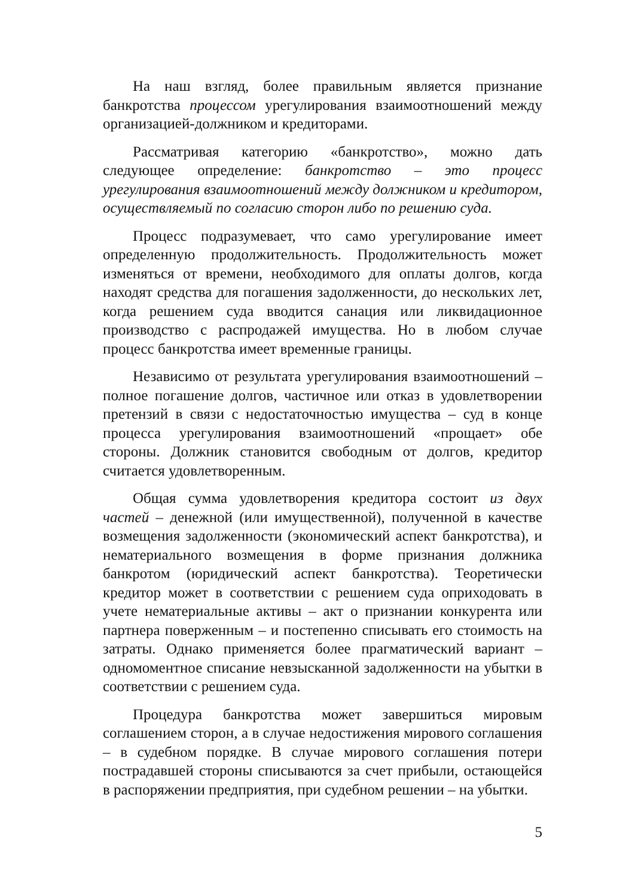На наш взгляд, более правильным является признание банкротства процессом урегулирования взаимоотношений между организацией-должником и кредиторами.
Рассматривая категорию «банкротство», можно дать следующее определение: банкротство – это процесс урегулирования взаимоотношений между должником и кредитором, осуществляемый по согласию сторон либо по решению суда.
Процесс подразумевает, что само урегулирование имеет определенную продолжительность. Продолжительность может изменяться от времени, необходимого для оплаты долгов, когда находят средства для погашения задолженности, до нескольких лет, когда решением суда вводится санация или ликвидационное производство с распродажей имущества. Но в любом случае процесс банкротства имеет временные границы.
Независимо от результата урегулирования взаимоотношений – полное погашение долгов, частичное или отказ в удовлетворении претензий в связи с недостаточностью имущества – суд в конце процесса урегулирования взаимоотношений «прощает» обе стороны. Должник становится свободным от долгов, кредитор считается удовлетворенным.
Общая сумма удовлетворения кредитора состоит из двух частей – денежной (или имущественной), полученной в качестве возмещения задолженности (экономический аспект банкротства), и нематериального возмещения в форме признания должника банкротом (юридический аспект банкротства). Теоретически кредитор может в соответствии с решением суда оприходовать в учете нематериальные активы – акт о признании конкурента или партнера поверженным – и постепенно списывать его стоимость на затраты. Однако применяется более прагматический вариант – одномоментное списание невзысканной задолженности на убытки в соответствии с решением суда.
Процедура банкротства может завершиться мировым соглашением сторон, а в случае недостижения мирового соглашения – в судебном порядке. В случае мирового соглашения потери пострадавшей стороны списываются за счет прибыли, остающейся в распоряжении предприятия, при судебном решении – на убытки.
5